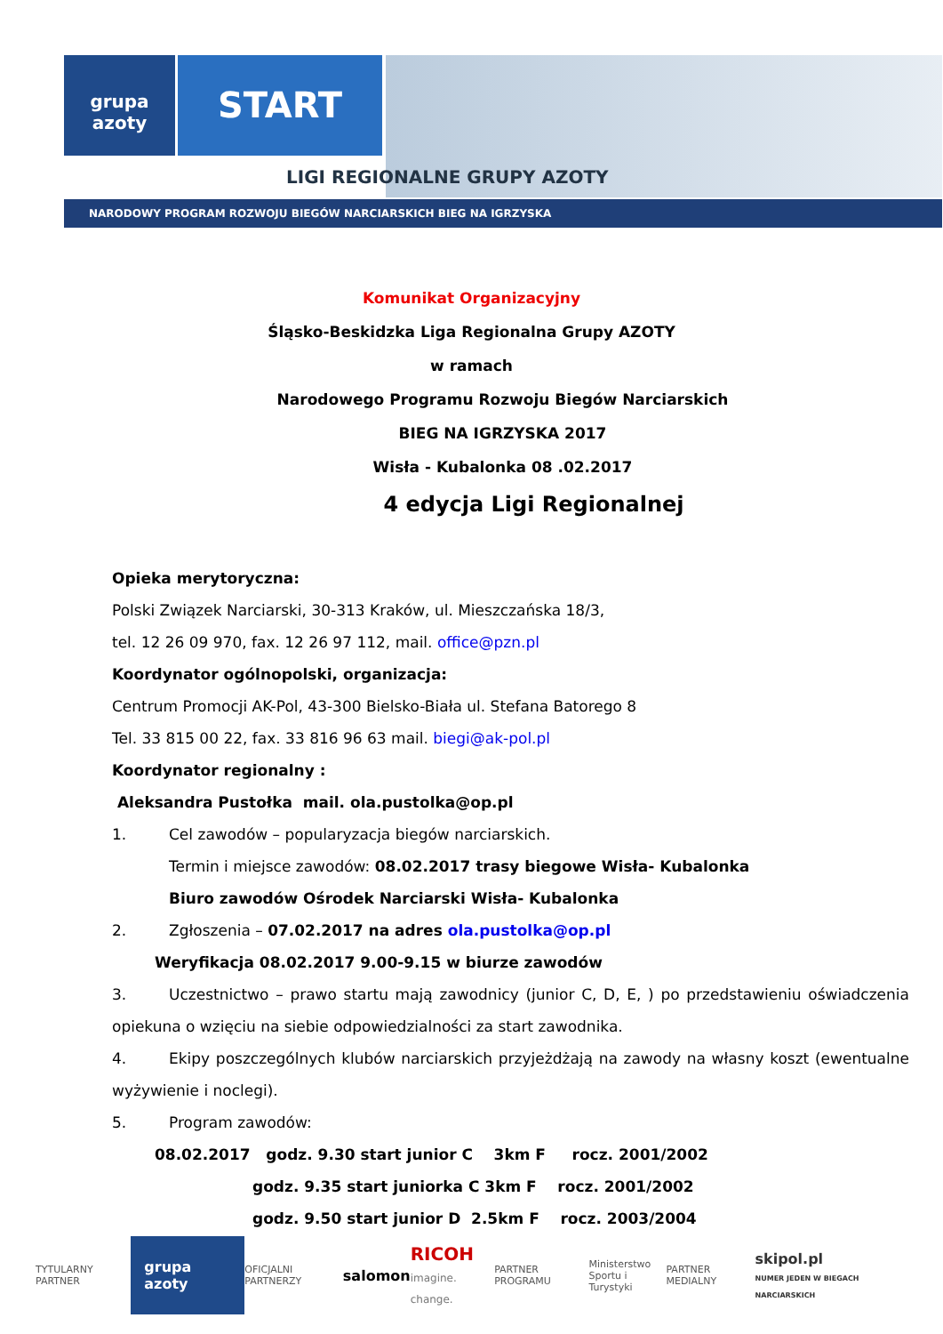grupa
azoty
START
LIGI REGIONALNE GRUPY AZOTY
NARODOWY PROGRAM ROZWOJU BIEGÓW NARCIARSKICH BIEG NA IGRZYSKA
Komunikat Organizacyjny
Śląsko-Beskidzka Liga Regionalna Grupy AZOTY
w ramach
Narodowego Programu Rozwoju Biegów Narciarskich
BIEG NA IGRZYSKA 2017
Wisła - Kubalonka 08 .02.2017
4 edycja Ligi Regionalnej
Opieka merytoryczna:
Polski Związek Narciarski, 30-313 Kraków, ul. Mieszczańska 18/3,
tel. 12 26 09 970, fax. 12 26 97 112, mail. office@pzn.pl
Koordynator ogólnopolski, organizacja:
Centrum Promocji AK-Pol, 43-300 Bielsko-Biała ul. Stefana Batorego 8
Tel. 33 815 00 22, fax. 33 816 96 63 mail. biegi@ak-pol.pl
Koordynator regionalny :
Aleksandra Pustołka mail. ola.pustolka@op.pl
1. Cel zawodów – popularyzacja biegów narciarskich.
Termin i miejsce zawodów: 08.02.2017 trasy biegowe Wisła- Kubalonka
Biuro zawodów Ośrodek Narciarski Wisła- Kubalonka
2. Zgłoszenia – 07.02.2017 na adres ola.pustolka@op.pl
Weryfikacja 08.02.2017 9.00-9.15 w biurze zawodów
3. Uczestnictwo – prawo startu mają zawodnicy (junior C, D, E, ) po przedstawieniu oświadczenia opiekuna o wzięciu na siebie odpowiedzialności za start zawodnika.
4. Ekipy poszczególnych klubów narciarskich przyjeżdżają na zawody na własny koszt (ewentualne wyżywienie i noclegi).
5. Program zawodów:
08.02.2017 godz. 9.30 start junior C 3km F rocz. 2001/2002
godz. 9.35 start juniorka C 3km F rocz. 2001/2002
godz. 9.50 start junior D 2.5km F rocz. 2003/2004
TYTULARNY PARTNER grupa azoty OFICJALNI PARTNERZY salomon RICOH
imagine. change. PARTNER PROGRAMU Ministerstwo
Sportu i Turystyki PARTNER MEDIALNY skipol.pl
NUMER JEDEN W BIEGACH NARCIARSKICH